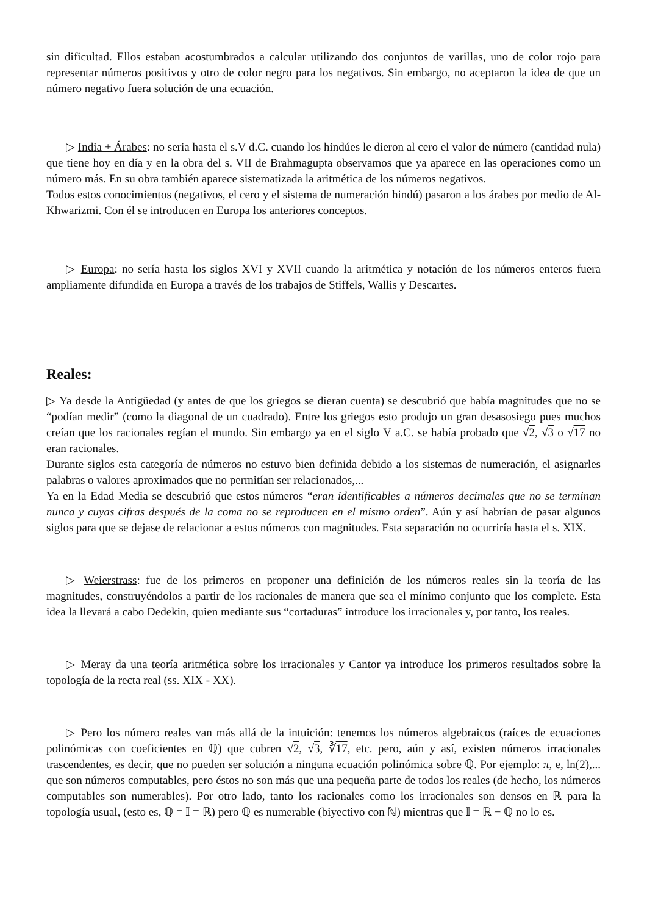sin dificultad. Ellos estaban acostumbrados a calcular utilizando dos conjuntos de varillas, uno de color rojo para representar números positivos y otro de color negro para los negativos. Sin embargo, no aceptaron la idea de que un número negativo fuera solución de una ecuación.
▷ India + Árabes: no seria hasta el s.V d.C. cuando los hindúes le dieron al cero el valor de número (cantidad nula) que tiene hoy en día y en la obra del s. VII de Brahmagupta observamos que ya aparece en las operaciones como un número más. En su obra también aparece sistematizada la aritmética de los números negativos.
Todos estos conocimientos (negativos, el cero y el sistema de numeración hindú) pasaron a los árabes por medio de Al-Khwarizmi. Con él se introducen en Europa los anteriores conceptos.
▷ Europa: no sería hasta los siglos XVI y XVII cuando la aritmética y notación de los números enteros fuera ampliamente difundida en Europa a través de los trabajos de Stiffels, Wallis y Descartes.
Reales:
▷ Ya desde la Antigüedad (y antes de que los griegos se dieran cuenta) se descubrió que había magnitudes que no se “podían medir” (como la diagonal de un cuadrado). Entre los griegos esto produjo un gran desasosiego pues muchos creían que los racionales regían el mundo. Sin embargo ya en el siglo V a.C. se había probado que √2, √3 o √17 no eran racionales.
Durante siglos esta categoría de números no estuvo bien definida debido a los sistemas de numeración, el asignarles palabras o valores aproximados que no permitían ser relacionados,...
Ya en la Edad Media se descubrió que estos números “eran identificables a números decimales que no se terminan nunca y cuyas cifras después de la coma no se reproducen en el mismo orden”. Aún y así habrían de pasar algunos siglos para que se dejase de relacionar a estos números con magnitudes. Esta separación no ocurriría hasta el s. XIX.
▷ Weierstrass: fue de los primeros en proponer una definición de los números reales sin la teoría de las magnitudes, construyéndolos a partir de los racionales de manera que sea el mínimo conjunto que los complete. Esta idea la llevará a cabo Dedekin, quien mediante sus “cortaduras” introduce los irracionales y, por tanto, los reales.
▷ Meray da una teoría aritmética sobre los irracionales y Cantor ya introduce los primeros resultados sobre la topología de la recta real (ss. XIX - XX).
▷ Pero los número reales van más allá de la intuición: tenemos los números algebraicos (raíces de ecuaciones polinómicas con coeficientes en ℚ) que cubren √2, √3, ∛17, etc. pero, aún y así, existen números irracionales trascendentes, es decir, que no pueden ser solución a ninguna ecuación polinómica sobre ℚ. Por ejemplo: π, e, ln(2),... que son números computables, pero éstos no son más que una pequeña parte de todos los reales (de hecho, los números computables son numerables). Por otro lado, tanto los racionales como los irracionales son densos en ℝ para la topología usual, (esto es, ℚ = 𝕀 = ℝ) pero ℚ es numerable (biyectivo con ℕ) mientras que 𝕀 = ℝ − ℚ no lo es.